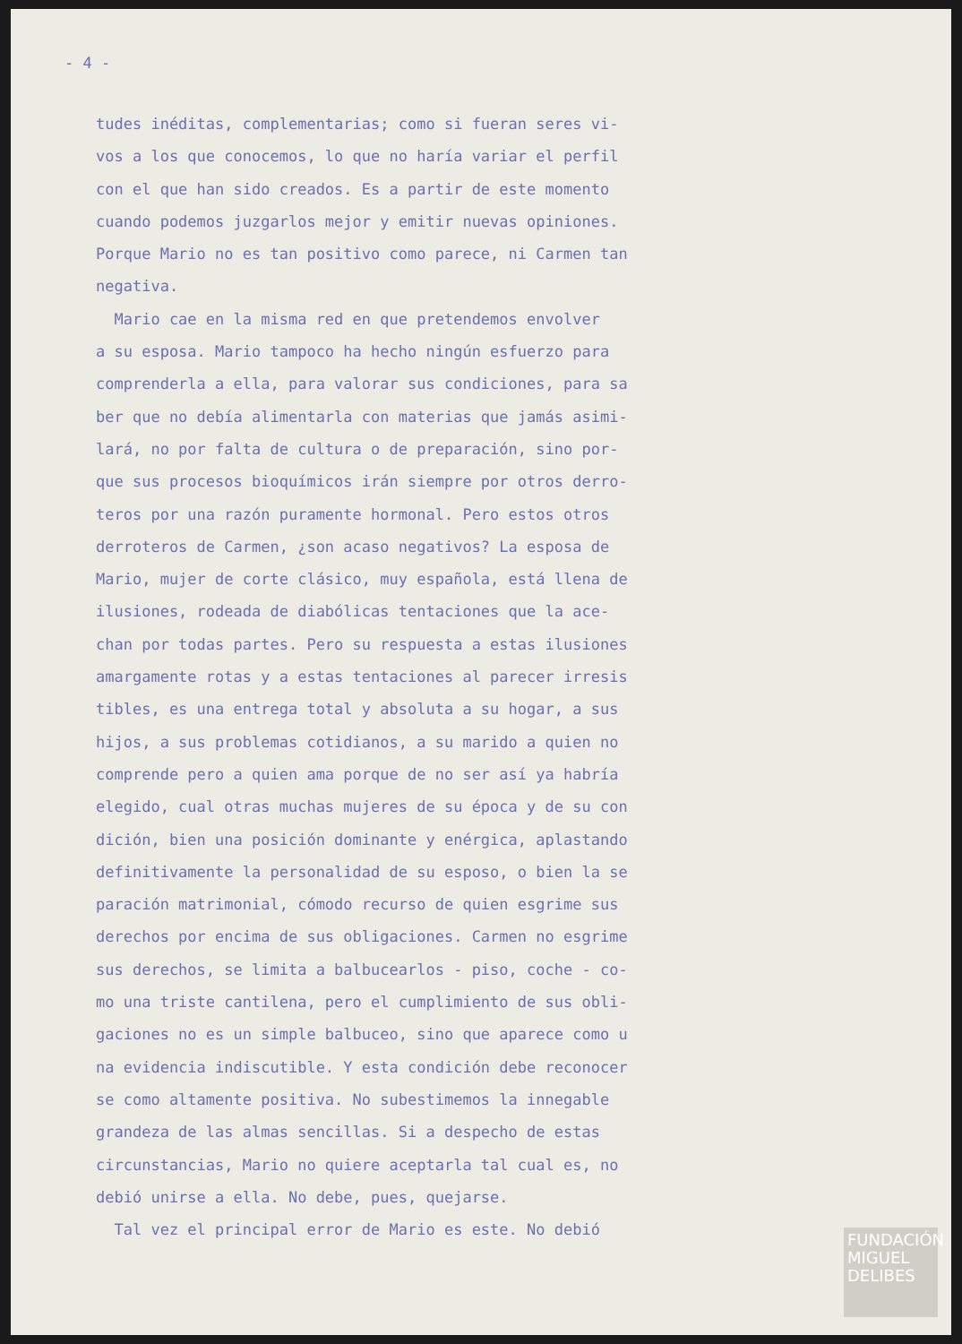- 4 -
tudes inéditas, complementarias; como si fueran seres vi-
vos a los que conocemos, lo que no haría variar el perfil
con el que han sido creados. Es a partir de este momento
cuando podemos juzgarlos mejor y emitir nuevas opiniones.
Porque Mario no es tan positivo como parece, ni Carmen tan
negativa.
Mario cae en la misma red en que pretendemos envolver
a su esposa. Mario tampoco ha hecho ningún esfuerzo para
comprenderla a ella, para valorar sus condiciones, para sa
ber que no debía alimentarla con materias que jamás asimi-
lará, no por falta de cultura o de preparación, sino por-
que sus procesos bioquímicos irán siempre por otros derro-
teros por una razón puramente hormonal. Pero estos otros
derroteros de Carmen, ¿son acaso negativos? La esposa de
Mario, mujer de corte clásico, muy española, está llena de
ilusiones, rodeada de diabólicas tentaciones que la ace-
chan por todas partes. Pero su respuesta a estas ilusiones
amargamente rotas y a estas tentaciones al parecer irresis
tibles, es una entrega total y absoluta a su hogar, a sus
hijos, a sus problemas cotidianos, a su marido a quien no
comprende pero a quien ama porque de no ser así ya habría
elegido, cual otras muchas mujeres de su época y de su con
dición, bien una posición dominante y enérgica, aplastando
definitivamente la personalidad de su esposo, o bien la se
paración matrimonial, cómodo recurso de quien esgrime sus
derechos por encima de sus obligaciones. Carmen no esgrime
sus derechos, se limita a balbucearlos - piso, coche - co-
mo una triste cantilena, pero el cumplimiento de sus obli-
gaciones no es un simple balbuceo, sino que aparece como u
na evidencia indiscutible. Y esta condición debe reconocer
se como altamente positiva. No subestimemos la innegable
grandeza de las almas sencillas. Si a despecho de estas
circunstancias, Mario no quiere aceptarla tal cual es, no
debió unirse a ella. No debe, pues, quejarse.
Tal vez el principal error de Mario es este. No debió
FUNDACIÓN MIGUEL DELIBES